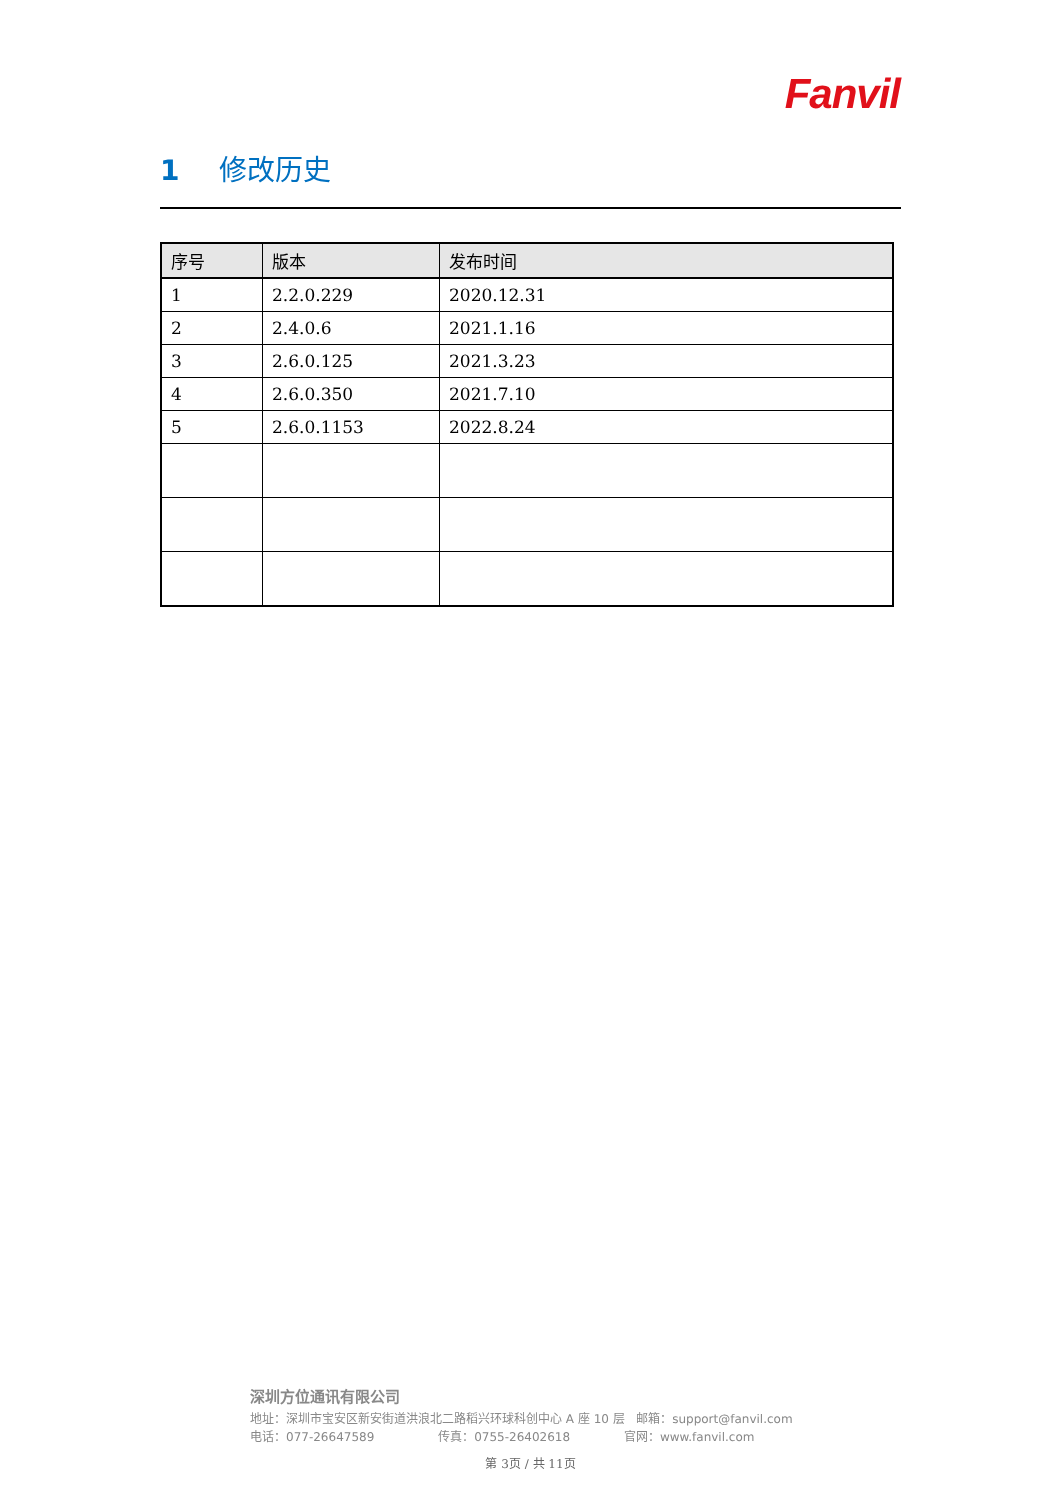Fanvil
1 修改历史
| 序号 | 版本 | 发布时间 |
| --- | --- | --- |
| 1 | 2.2.0.229 | 2020.12.31 |
| 2 | 2.4.0.6 | 2021.1.16 |
| 3 | 2.6.0.125 | 2021.3.23 |
| 4 | 2.6.0.350 | 2021.7.10 |
| 5 | 2.6.0.1153 | 2022.8.24 |
深圳方位通讯有限公司
地址：深圳市宝安区新安街道洪浪北二路稻兴环球科创中心 A 座 10 层 邮箱：support@fanvil.com
电话：077-26647589 传真：0755-26402618 官网：www.fanvil.com
第 3页 / 共 11页